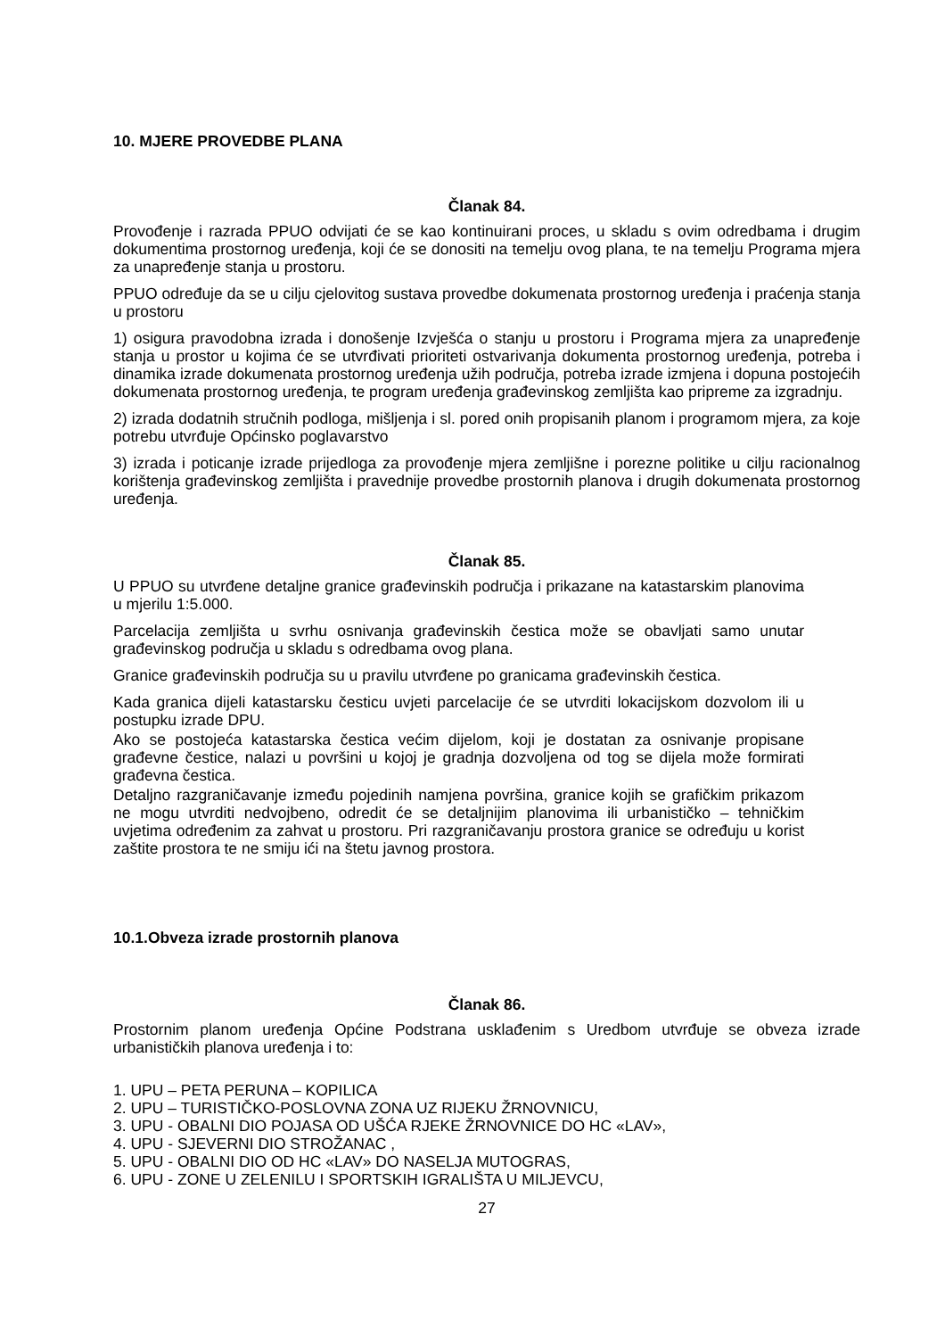10. MJERE PROVEDBE PLANA
Članak 84.
Provođenje i razrada PPUO odvijati će se kao kontinuirani proces, u skladu s ovim odredbama i drugim dokumentima prostornog uređenja, koji će se donositi na temelju ovog plana, te na temelju Programa mjera za unapređenje stanja u prostoru.
PPUO određuje da se u cilju cjelovitog sustava provedbe dokumenata prostornog uređenja i praćenja stanja u prostoru
1) osigura pravodobna izrada i donošenje Izvješća o stanju u prostoru i Programa mjera za unapređenje stanja u prostor u kojima će se utvrđivati prioriteti ostvarivanja dokumenta prostornog uređenja, potreba i dinamika izrade dokumenata prostornog uređenja užih područja, potreba izrade izmjena i dopuna postojećih dokumenata prostornog uređenja, te program uređenja građevinskog zemljišta kao pripreme za izgradnju.
2) izrada dodatnih stručnih podloga, mišljenja i sl. pored onih propisanih planom i programom mjera, za koje potrebu utvrđuje Općinsko poglavarstvo
3) izrada i poticanje izrade prijedloga za provođenje mjera zemljišne i porezne politike u cilju racionalnog korištenja građevinskog zemljišta i pravednije provedbe prostornih planova i drugih dokumenata prostornog uređenja.
Članak 85.
U PPUO su utvrđene detaljne granice građevinskih područja i prikazane na katastarskim planovima u mjerilu 1:5.000.
Parcelacija zemljišta u svrhu osnivanja građevinskih čestica može se obavljati samo unutar građevinskog područja u skladu s odredbama ovog plana.
Granice građevinskih područja su u pravilu utvrđene po granicama građevinskih čestica.
Kada granica dijeli katastarsku česticu uvjeti parcelacije će se utvrditi lokacijskom dozvolom ili u postupku izrade DPU.
Ako se postojeća katastarska čestica većim dijelom, koji je dostatan za osnivanje propisane građevne čestice, nalazi u površini u kojoj je gradnja dozvoljena od tog se dijela može formirati građevna čestica.
Detaljno razgraničavanje između pojedinih namjena površina, granice kojih se grafičkim prikazom ne mogu utvrditi nedvojbeno, odredit će se detaljnijim planovima ili urbanističko – tehničkim uvjetima određenim za zahvat u prostoru. Pri razgraničavanju prostora granice se određuju u korist zaštite prostora te ne smiju ići na štetu javnog prostora.
10.1.Obveza izrade prostornih planova
Članak 86.
Prostornim planom uređenja Općine Podstrana usklađenim s Uredbom utvrđuje se obveza izrade urbanističkih planova uređenja i to:
1. UPU – PETA PERUNA – KOPILICA
2. UPU – TURISTIČKO-POSLOVNA ZONA UZ RIJEKU ŽRNOVNICU,
3. UPU - OBALNI DIO POJASA OD UŠĆA RJEKE ŽRNOVNICE DO HC «LAV»,
4. UPU - SJEVERNI DIO STROŽANAC ,
5. UPU - OBALNI DIO OD HC «LAV» DO NASELJA MUTOGRAS,
6. UPU - ZONE U ZELENILU I SPORTSKIH IGRALIŠTA U MILJEVCU,
27